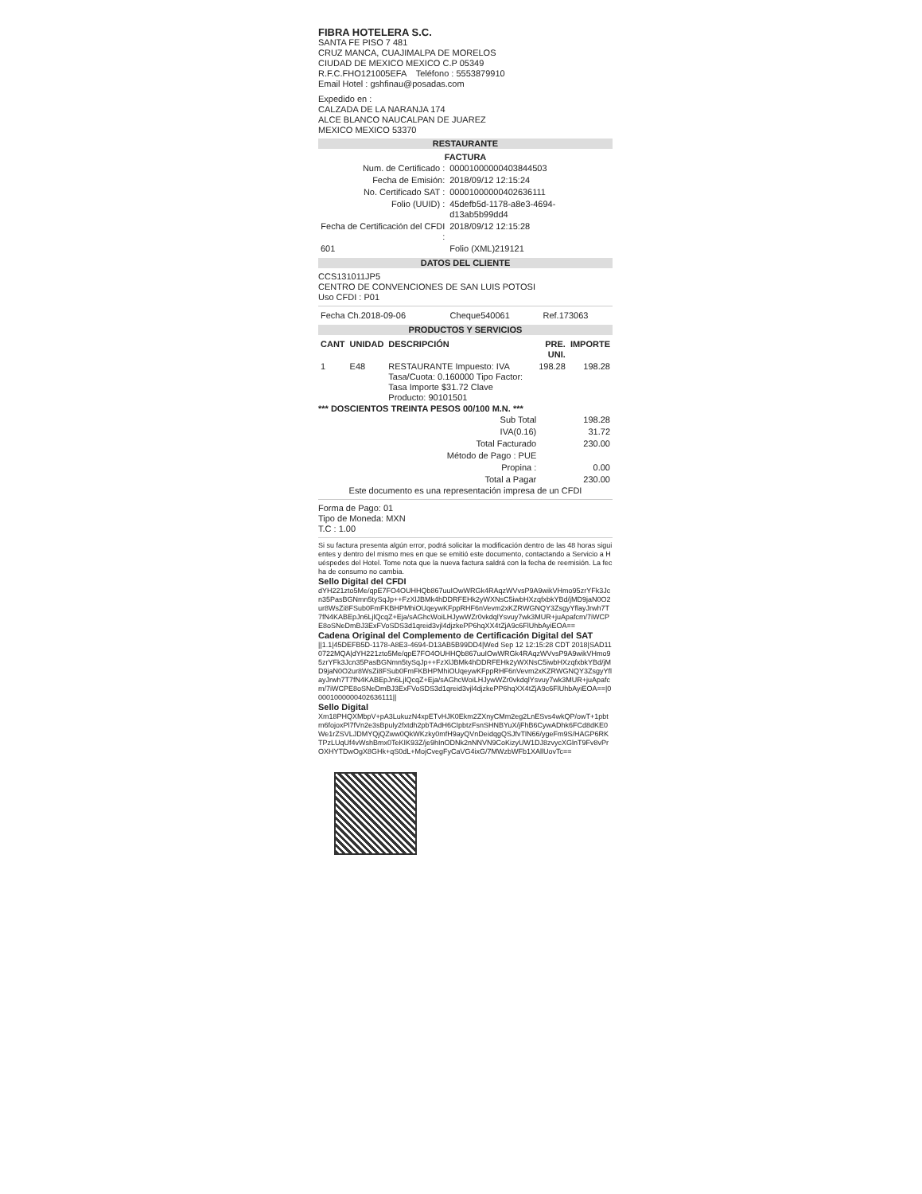FIBRA HOTELERA S.C.
SANTA FE PISO 7 481
CRUZ MANCA, CUAJIMALPA DE MORELOS
CIUDAD DE MEXICO MEXICO C.P 05349
R.F.C.FHO121005EFA Teléfono : 5553879910
Email Hotel : gshfinau@posadas.com
Expedido en :
CALZADA DE LA NARANJA 174
ALCE BLANCO NAUCALPAN DE JUAREZ
MEXICO MEXICO 53370
RESTAURANTE
FACTURA
| Num. de Certificado : | 00001000000403844503 |
| Fecha de Emisión: | 2018/09/12 12:15:24 |
| No. Certificado SAT : | 00001000000402636111 |
| Folio (UUID) : | 45defb5d-1178-a8e3-4694-d13ab5b99dd4 |
| Fecha de Certificación del CFDI : | 2018/09/12 12:15:28 |
| 601 | Folio (XML)219121 |
DATOS DEL CLIENTE
CCS131011JP5
CENTRO DE CONVENCIONES DE SAN LUIS POTOSI
Uso CFDI : P01
| Fecha Ch.2018-09-06 | Cheque540061 | Ref.173063 |
PRODUCTOS Y SERVICIOS
| CANT | UNIDAD | DESCRIPCIÓN | PRE. UNI. | IMPORTE |
| --- | --- | --- | --- | --- |
| 1 | E48 | RESTAURANTE Impuesto: IVA Tasa/Cuota: 0.160000 Tipo Factor: Tasa Importe $31.72 Clave Producto: 90101501 | 198.28 | 198.28 |
*** DOSCIENTOS TREINTA PESOS 00/100 M.N. ***
| Sub Total | 198.28 |
| IVA(0.16) | 31.72 |
| Total Facturado | 230.00 |
| Método de Pago : PUE | |
| Propina : | 0.00 |
| Total a Pagar | 230.00 |
Este documento es una representación impresa de un CFDI
Forma de Pago: 01
Tipo de Moneda: MXN
T.C : 1.00
Si su factura presenta algún error, podrá solicitar la modificación dentro de las 48 horas siguientes y dentro del mismo mes en que se emitió este documento, contactando a Servicio a Huéspedes del Hotel. Tome nota que la nueva factura saldrá con la fecha de reemisión. La fecha de consumo no cambia.
Sello Digital del CFDI
dYH221zto5Me/qpE7FO4OUHHQb867uuIOwWRGk4RAqzWVvsP9A9wikVHmo95zrYFk3Jcn35PasBGNmn5tySqJp++FzXlJBMk4hDDRFEHk2yWXNsC5iwbHXzqfxbkYBd/jMD9jaN0O2ur8WsZi8FSub0FmFKBHPMhiOUqeywKFppRHF6nVevm2xKZRWGNQY3ZsgyYflayJrwh7T7fN4KABEpJn6LjlQcqZ+Eja/sAGhcWoiLHJywWZr0vkdqlYsvuy7wk3MUR+juApafcm/7iWCPE8oSNeDmBJ3ExFVoSDS3d1qreid3vjl4djzkePP6hqXX4tZjA9c6FlUhbAyiEOA==
Cadena Original del Complemento de Certificación Digital del SAT
||1.1|45DEFB5D-1178-A8E3-4694-D13AB5B99DD4|Wed Sep 12 12:15:28 CDT 2018|SAD110722MQA|dYH221zto5Me/qpE7FO4OUHHQb867uuIOwWRGk4RAqzWVvsP9A9wikVHmo95zrYFk3Jcn35PasBGNmn5tySqJp++FzXlJBMk4hDDRFEHk2yWXNsC5iwbHXzqfxbkYBd/jMD9jaN0O2ur8WsZi8FSub0FmFKBHPMhiOUqeywKFppRHF6nVevm2xKZRWGNQY3ZsgyYflayJrwh7T7fN4KABEpJn6LjlQcqZ+Eja/sAGhcWoiLHJywWZr0vkdqlYsvuy7wk3MUR+juApafcm/7iWCPE8oSNeDmBJ3ExFVoSDS3d1qreid3vjl4djzkePP6hqXX4tZjA9c6FlUhbAyiEOA==|00001000000402636111||
Sello Digital
Xm18PHQXMbpV+pA3LukuzN4xpETvHJK0Ekm2ZXnyCMm2eg2LnESvs4wkQP/owT+1pbtm6fojoxPl7fVn2e3sBpuly2fxtdh2pbTAdH6CIpbtzFsnSHNBYuX/jFhB6CywADhk6FCd8dKE0We1rZSVLJDMYQjQZww0QkWKzky0mfH9ayQVnDeidqgQSJfvTlN66/ygeFm9S/HAGP6RKTPzLUqUf4vWshBmx0TeKIK93Z/je9hInODNk2nNNVN9CoKizyUW1DJ8zvycXGlnT9Fv8vPrOXHYTDwOgX8GHk+qS0dL+MojCvegFyCaVG4ixG/7MWzbWFb1XAllUovTc==